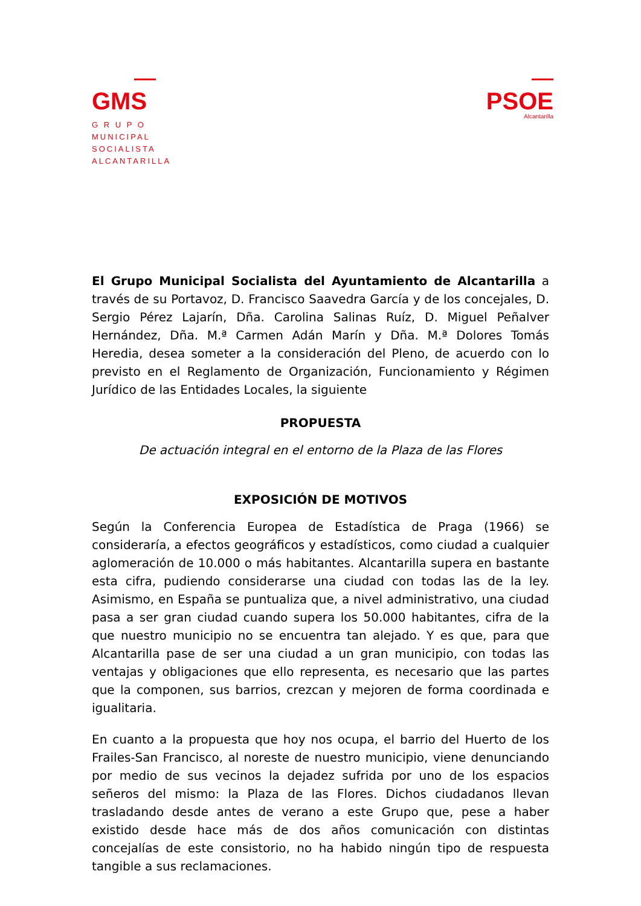GMS
G R U P O
MUNICIPAL
SOCIALISTA
ALCANTARILLA
PSOE
Alcantarilla
El Grupo Municipal Socialista del Ayuntamiento de Alcantarilla a través de su Portavoz, D. Francisco Saavedra García y de los concejales, D. Sergio Pérez Lajarín, Dña. Carolina Salinas Ruíz, D. Miguel Peñalver Hernández, Dña. M.ª Carmen Adán Marín y Dña. M.ª Dolores Tomás Heredia, desea someter a la consideración del Pleno, de acuerdo con lo previsto en el Reglamento de Organización, Funcionamiento y Régimen Jurídico de las Entidades Locales, la siguiente
PROPUESTA
De actuación integral en el entorno de la Plaza de las Flores
EXPOSICIÓN DE MOTIVOS
Según la Conferencia Europea de Estadística de Praga (1966) se consideraría, a efectos geográficos y estadísticos, como ciudad a cualquier aglomeración de 10.000 o más habitantes. Alcantarilla supera en bastante esta cifra, pudiendo considerarse una ciudad con todas las de la ley. Asimismo, en España se puntualiza que, a nivel administrativo, una ciudad pasa a ser gran ciudad cuando supera los 50.000 habitantes, cifra de la que nuestro municipio no se encuentra tan alejado. Y es que, para que Alcantarilla pase de ser una ciudad a un gran municipio, con todas las ventajas y obligaciones que ello representa, es necesario que las partes que la componen, sus barrios, crezcan y mejoren de forma coordinada e igualitaria.
En cuanto a la propuesta que hoy nos ocupa, el barrio del Huerto de los Frailes-San Francisco, al noreste de nuestro municipio, viene denunciando por medio de sus vecinos la dejadez sufrida por uno de los espacios señeros del mismo: la Plaza de las Flores. Dichos ciudadanos llevan trasladando desde antes de verano a este Grupo que, pese a haber existido desde hace más de dos años comunicación con distintas concejalías de este consistorio, no ha habido ningún tipo de respuesta tangible a sus reclamaciones.